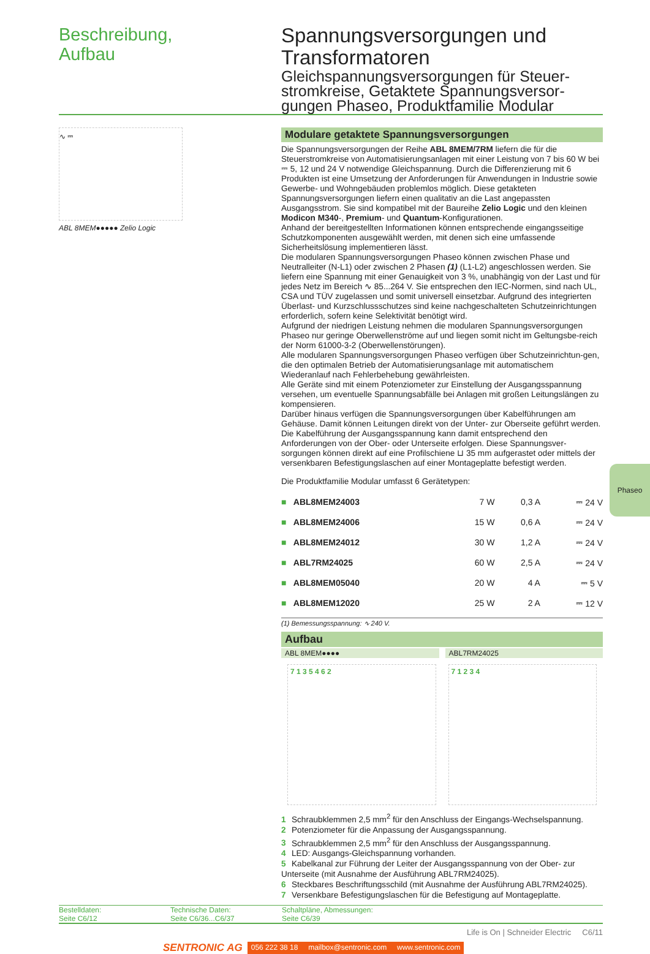Beschreibung,
Aufbau
Spannungsversorgungen und Transformatoren
Gleichspannungsversorgungen für Steuer-stromkreise, Getaktete Spannungsversor-gungen Phaseo, Produktfamilie Modular
∿ ⎓
ABL 8MEM●●●●● Zelio Logic
Modulare getaktete Spannungsversorgungen
Die Spannungsversorgungen der Reihe ABL 8MEM/7RM liefern die für die Steuerstromkreise von Automatisierungsanlagen mit einer Leistung von 7 bis 60 W bei ⎓ 5, 12 und 24 V notwendige Gleichspannung. Durch die Differenzierung mit 6 Produkten ist eine Umsetzung der Anforderungen für Anwendungen in Industrie sowie Gewerbe- und Wohngebäuden problemlos möglich. Diese getakteten Spannungsversorgungen liefern einen qualitativ an die Last angepassten Ausgangsstrom. Sie sind kompatibel mit der Baureihe Zelio Logic und den kleinen Modicon M340-, Premium- und Quantum-Konfigurationen.
Anhand der bereitgestellten Informationen können entsprechende eingangsseitige Schutzkomponenten ausgewählt werden, mit denen sich eine umfassende Sicherheitslösung implementieren lässt.
Die modularen Spannungsversorgungen Phaseo können zwischen Phase und Neutralleiter (N-L1) oder zwischen 2 Phasen (1) (L1-L2) angeschlossen werden. Sie liefern eine Spannung mit einer Genauigkeit von 3 %, unabhängig von der Last und für jedes Netz im Bereich ∿ 85...264 V. Sie entsprechen den IEC-Normen, sind nach UL, CSA und TÜV zugelassen und somit universell einsetzbar. Aufgrund des integrierten Überlast- und Kurzschlussschutzes sind keine nachgeschalteten Schutzeinrichtungen erforderlich, sofern keine Selektivität benötigt wird.
Aufgrund der niedrigen Leistung nehmen die modularen Spannungsversorgungen Phaseo nur geringe Oberwellenströme auf und liegen somit nicht im Geltungsbe-reich der Norm 61000-3-2 (Oberwellenstörungen).
Alle modularen Spannungsversorgungen Phaseo verfügen über Schutzeinrichtun-gen, die den optimalen Betrieb der Automatisierungsanlage mit automatischem Wiederanlauf nach Fehlerbehebung gewährleisten.
Alle Geräte sind mit einem Potenziometer zur Einstellung der Ausgangsspannung versehen, um eventuelle Spannungsabfälle bei Anlagen mit großen Leitungslängen zu kompensieren.
Darüber hinaus verfügen die Spannungsversorgungen über Kabelführungen am Gehäuse. Damit können Leitungen direkt von der Unter- zur Oberseite geführt werden. Die Kabelführung der Ausgangsspannung kann damit entsprechend den Anforderungen von der Ober- oder Unterseite erfolgen. Diese Spannungsver-sorgungen können direkt auf eine Profilschiene ⊔ 35 mm aufgerastet oder mittels der versenkbaren Befestigungslaschen auf einer Montageplatte befestigt werden.
Die Produktfamilie Modular umfasst 6 Gerätetypen:
| ■ | ABL8MEM24003 | 7 W | 0,3 A | ⎓ 24 V |
| ■ | ABL8MEM24006 | 15 W | 0,6 A | ⎓ 24 V |
| ■ | ABL8MEM24012 | 30 W | 1,2 A | ⎓ 24 V |
| ■ | ABL7RM24025 | 60 W | 2,5 A | ⎓ 24 V |
| ■ | ABL8MEM05040 | 20 W | 4 A | ⎓ 5 V |
| ■ | ABL8MEM12020 | 25 W | 2 A | ⎓ 12 V |
(1) Bemessungsspannung: ∿ 240 V.
Aufbau
ABL 8MEM●●●● ABL7RM24025
7 1 3 5 4 6 2 7 1 2 3 4
1 Schraubklemmen 2,5 mm<sup>2</sup> für den Anschluss der Eingangs-Wechselspannung.
2 Potenziometer für die Anpassung der Ausgangsspannung.
3 Schraubklemmen 2,5 mm<sup>2</sup> für den Anschluss der Ausgangsspannung.
4 LED: Ausgangs-Gleichspannung vorhanden.
5 Kabelkanal zur Führung der Leiter der Ausgangsspannung von der Ober- zur Unterseite (mit Ausnahme der Ausführung ABL7RM24025).
6 Steckbares Beschriftungsschild (mit Ausnahme der Ausführung ABL7RM24025).
7 Versenkbare Befestigungslaschen für die Befestigung auf Montageplatte.
Bestelldaten:
Seite C6/12
Technische Daten:
Seite C6/36...C6/37
Schaltpläne, Abmessungen:
Seite C6/39
Life is On | Schneider Electric C6/11
SENTRONIC AG 056 222 38 18 mailbox@sentronic.com www.sentronic.com
Phaseo